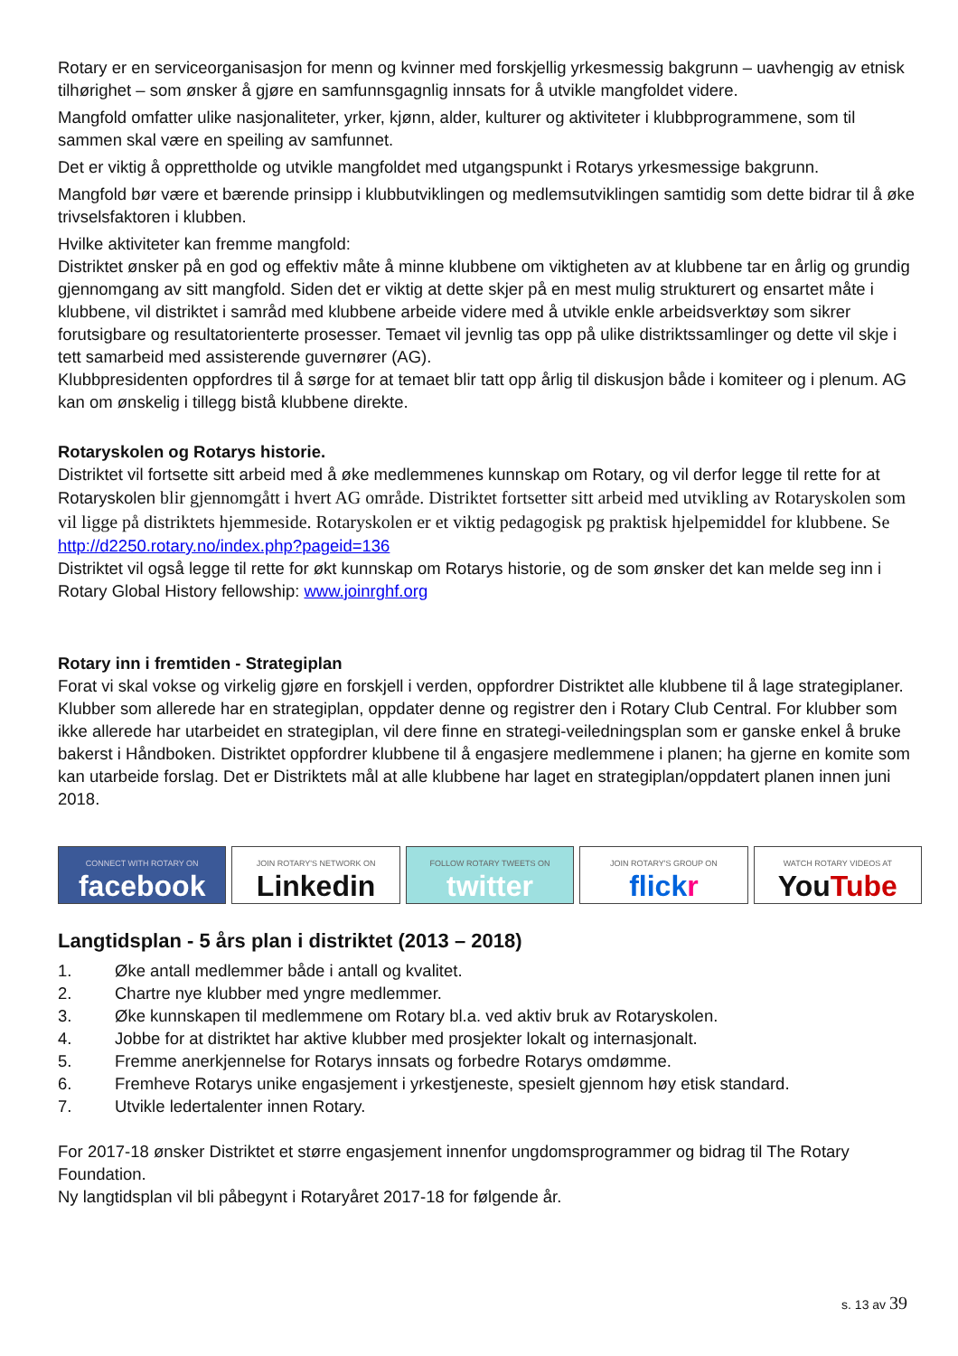Rotary er en serviceorganisasjon for menn og kvinner med forskjellig yrkesmessig bakgrunn – uavhengig av etnisk tilhørighet – som ønsker å gjøre en samfunnsgagnlig innsats for å utvikle mangfoldet videre.
Mangfold omfatter ulike nasjonaliteter, yrker, kjønn, alder, kulturer og aktiviteter i klubbprogrammene, som til sammen skal være en speiling av samfunnet.
Det er viktig å opprettholde og utvikle mangfoldet med utgangspunkt i Rotarys yrkesmessige bakgrunn.
Mangfold bør være et bærende prinsipp i klubbutviklingen og medlemsutviklingen samtidig som dette bidrar til å øke trivselsfaktoren i klubben.
Hvilke aktiviteter kan fremme mangfold:
Distriktet ønsker på en god og effektiv måte å minne klubbene om viktigheten av at klubbene tar en årlig og grundig gjennomgang av sitt mangfold. Siden det er viktig at dette skjer på en mest mulig strukturert og ensartet måte i klubbene, vil distriktet i samråd med klubbene arbeide videre med å utvikle enkle arbeidsverktøy som sikrer forutsigbare og resultatorienterte prosesser. Temaet vil jevnlig tas opp på ulike distriktssamlinger og dette vil skje i tett samarbeid med assisterende guvernører (AG).
Klubbpresidenten oppfordres til å sørge for at temaet blir tatt opp årlig til diskusjon både i komiteer og i plenum. AG kan om ønskelig i tillegg bistå klubbene direkte.
Rotaryskolen og Rotarys historie.
Distriktet vil fortsette sitt arbeid med å øke medlemmenes kunnskap om Rotary, og vil derfor legge til rette for at Rotaryskolen blir gjennomgått i hvert AG område. Distriktet fortsetter sitt arbeid med utvikling av Rotaryskolen som vil ligge på distriktets hjemmeside. Rotaryskolen er et viktig pedagogisk pg praktisk hjelpemiddel for klubbene. Se http://d2250.rotary.no/index.php?pageid=136
Distriktet vil også legge til rette for økt kunnskap om Rotarys historie, og de som ønsker det kan melde seg inn i Rotary Global History fellowship: www.joinrghf.org
Rotary inn i fremtiden - Strategiplan
Forat vi skal vokse og virkelig gjøre en forskjell i verden, oppfordrer Distriktet alle klubbene til å lage strategiplaner.
Klubber som allerede har en strategiplan, oppdater denne og registrer den i Rotary Club Central. For klubber som ikke allerede har utarbeidet en strategiplan, vil dere finne en strategi-veiledningsplan som er ganske enkel å bruke bakerst i Håndboken. Distriktet oppfordrer klubbene til å engasjere medlemmene i planen; ha gjerne en komite som kan utarbeide forslag. Det er Distriktets mål at alle klubbene har laget en strategiplan/oppdatert planen innen juni 2018.
CONNECT WITH ROTARY ON
facebook
JOIN ROTARY'S NETWORK ON
Linkedin
FOLLOW ROTARY TWEETS ON
twitter
JOIN ROTARY'S GROUP ON
flick r
WATCH ROTARY VIDEOS AT
YouTube
Langtidsplan - 5 års plan i distriktet (2013 – 2018)
1. Øke antall medlemmer både i antall og kvalitet.
2. Chartre nye klubber med yngre medlemmer.
3. Øke kunnskapen til medlemmene om Rotary bl.a. ved aktiv bruk av Rotaryskolen.
4. Jobbe for at distriktet har aktive klubber med prosjekter lokalt og internasjonalt.
5. Fremme anerkjennelse for Rotarys innsats og forbedre Rotarys omdømme.
6. Fremheve Rotarys unike engasjement i yrkestjeneste, spesielt gjennom høy etisk standard.
7. Utvikle ledertalenter innen Rotary.
For 2017-18 ønsker Distriktet et større engasjement innenfor ungdomsprogrammer og bidrag til The Rotary Foundation.
Ny langtidsplan vil bli påbegynt i Rotaryåret 2017-18 for følgende år.
s. 13 av 39